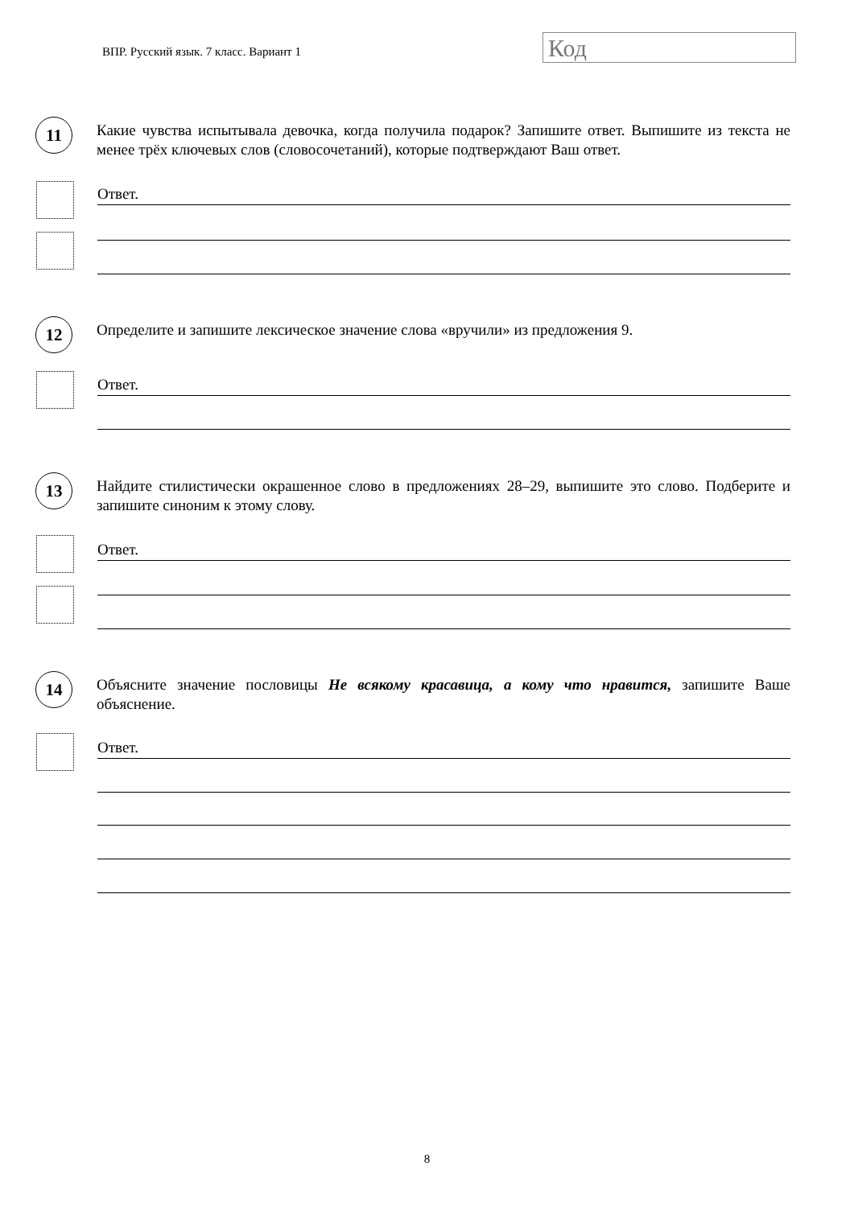ВПР. Русский язык. 7 класс. Вариант 1
Код
11
Какие чувства испытывала девочка, когда получила подарок? Запишите ответ. Выпишите из текста не менее трёх ключевых слов (словосочетаний), которые подтверждают Ваш ответ.
Ответ.
12
Определите и запишите лексическое значение слова «вручили» из предложения 9.
Ответ.
13
Найдите стилистически окрашенное слово в предложениях 28–29, выпишите это слово. Подберите и запишите синоним к этому слову.
Ответ.
14
Объясните значение пословицы Не всякому красавица, а кому что нравится, запишите Ваше объяснение.
Ответ.
8